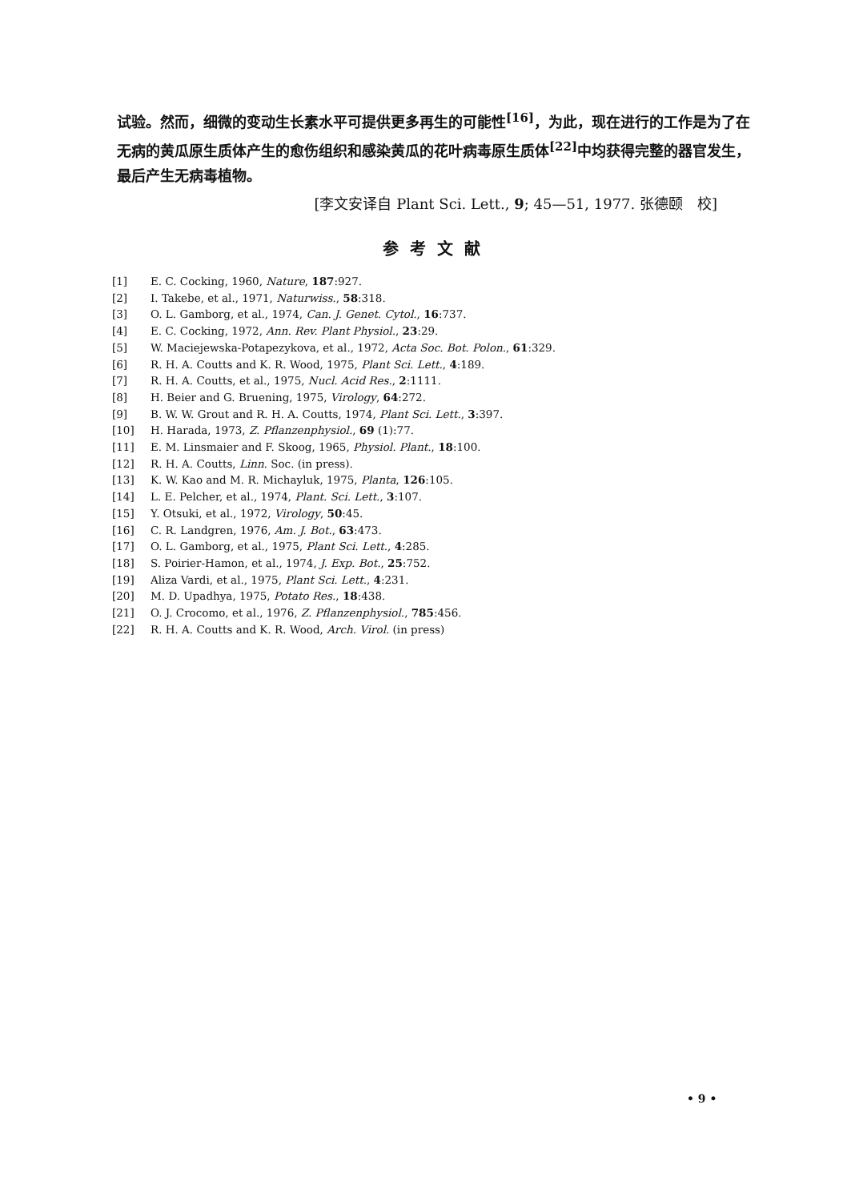试验。然而，细微的变动生长素水平可提供更多再生的可能性<sup>[16]</sup>，为此，现在进行的工作是为了在无病的黄瓜原生质体产生的愈伤组织和感染黄瓜的花叶病毒原生质体<sup>[22]</sup>中均获得完整的器官发生，最后产生无病毒植物。
[李文安译自 Plant Sci. Lett., 9; 45—51, 1977. 张德颐　校]
参考文献
[1] E. C. Cocking, 1960, Nature, 187:927.
[2] I. Takebe, et al., 1971, Naturwiss., 58:318.
[3] O. L. Gamborg, et al., 1974, Can. J. Genet. Cytol., 16:737.
[4] E. C. Cocking, 1972, Ann. Rev. Plant Physiol., 23:29.
[5] W. Maciejewska-Potapezykova, et al., 1972, Acta Soc. Bot. Polon., 61:329.
[6] R. H. A. Coutts and K. R. Wood, 1975, Plant Sci. Lett., 4:189.
[7] R. H. A. Coutts, et al., 1975, Nucl. Acid Res., 2:1111.
[8] H. Beier and G. Bruening, 1975, Virology, 64:272.
[9] B. W. W. Grout and R. H. A. Coutts, 1974, Plant Sci. Lett., 3:397.
[10] H. Harada, 1973, Z. Pflanzenphysiol., 69 (1):77.
[11] E. M. Linsmaier and F. Skoog, 1965, Physiol. Plant., 18:100.
[12] R. H. A. Coutts, Linn. Soc. (in press).
[13] K. W. Kao and M. R. Michayluk, 1975, Planta, 126:105.
[14] L. E. Pelcher, et al., 1974, Plant. Sci. Lett., 3:107.
[15] Y. Otsuki, et al., 1972, Virology, 50:45.
[16] C. R. Landgren, 1976, Am. J. Bot., 63:473.
[17] O. L. Gamborg, et al., 1975, Plant Sci. Lett., 4:285.
[18] S. Poirier-Hamon, et al., 1974, J. Exp. Bot., 25:752.
[19] Aliza Vardi, et al., 1975, Plant Sci. Lett., 4:231.
[20] M. D. Upadhya, 1975, Potato Res., 18:438.
[21] O. J. Crocomo, et al., 1976, Z. Pflanzenphysiol., 785:456.
[22] R. H. A. Coutts and K. R. Wood, Arch. Virol. (in press)
• 9 •